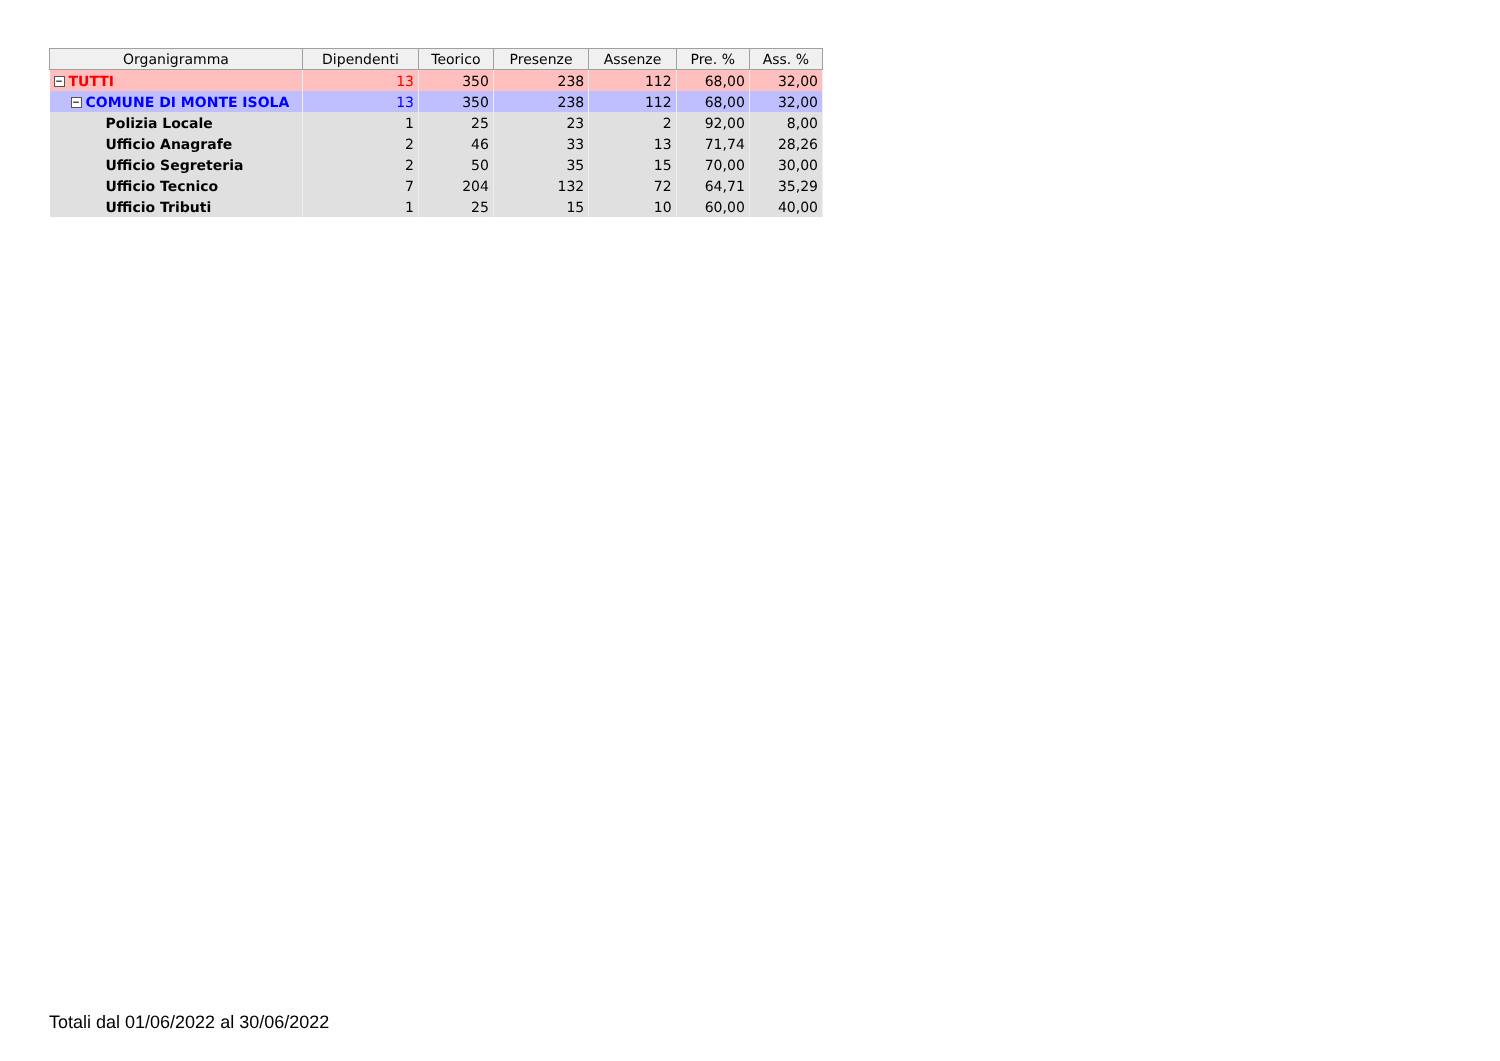| Organigramma | Dipendenti | Teorico | Presenze | Assenze | Pre. % | Ass. % |
| --- | --- | --- | --- | --- | --- | --- |
| − TUTTI | 13 | 350 | 238 | 112 | 68,00 | 32,00 |
| − COMUNE DI MONTE ISOLA | 13 | 350 | 238 | 112 | 68,00 | 32,00 |
| Polizia Locale | 1 | 25 | 23 | 2 | 92,00 | 8,00 |
| Ufficio Anagrafe | 2 | 46 | 33 | 13 | 71,74 | 28,26 |
| Ufficio Segreteria | 2 | 50 | 35 | 15 | 70,00 | 30,00 |
| Ufficio Tecnico | 7 | 204 | 132 | 72 | 64,71 | 35,29 |
| Ufficio Tributi | 1 | 25 | 15 | 10 | 60,00 | 40,00 |
Totali dal 01/06/2022 al 30/06/2022